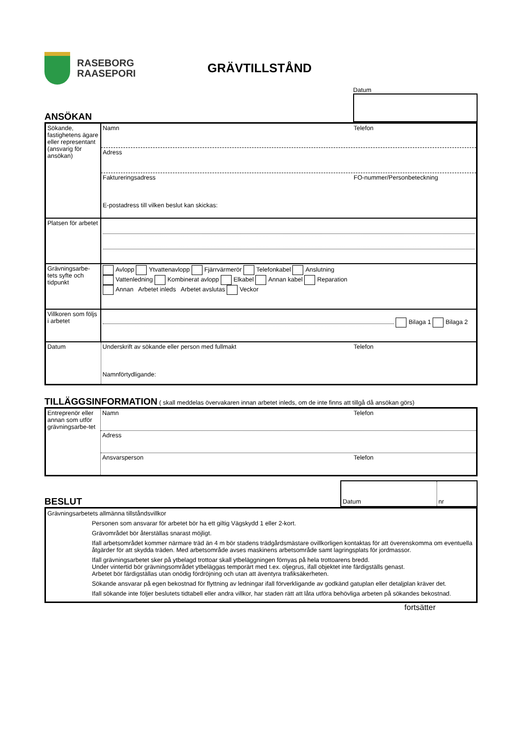RASEBORG
RAASEPORI
GRÄVTILLSTÅND
ANSÖKAN
Datum
| Sökande, fastighetens ägare eller representant (ansvarig för ansökan) | Namn Telefon |
| | Adress |
| | Faktureringsadress FO-nummer/Personbeteckning E-postadress till vilken beslut kan skickas: |
| Platsen för arbetet | |
| Grävningsarbe-tets syfte och tidpunkt | Avlopp Ytvattenavlopp Fjärrvärmerör Telefonkabel Anslutning Vattenledning Kombinerat avlopp Elkabel Annan kabel Reparation Annan Arbetet inleds Arbetet avslutas Veckor |
| Villkoren som följs i arbetet | Bilaga 1 Bilaga 2 |
| Datum | Underskrift av sökande eller person med fullmakt Telefon Namnförtydligande: |
TILLÄGGSINFORMATION ( skall meddelas övervakaren innan arbetet inleds, om de inte finns att tillgå då ansökan görs)
| Entreprenör eller annan som utför grävningsarbe-tet | Namn Telefon |
| | Adress |
| | Ansvarsperson Telefon |
BESLUT
| Datum | nr |
Grävningsarbetets allmänna tillståndsvillkor
Personen som ansvarar för arbetet bör ha ett giltig Vägskydd 1 eller 2-kort.
Grävområdet bör återställas snarast möjligt.
Ifall arbetsområdet kommer närmare träd än 4 m bör stadens trädgårdsmästare ovillkorligen kontaktas för att överenskomma om eventuella åtgärder för att skydda träden. Med arbetsområde avses maskinens arbetsområde samt lagringsplats för jordmassor.
Ifall grävningsarbetet sker på ytbelagd trottoar skall ytbeläggningen förnyas på hela trottoarens bredd.
Under vintertid bör grävningsområdet ytbeläggas temporärt med t.ex. oljegrus, ifall objektet inte färdigställs genast.
Arbetet bör färdigställas utan onödig fördröjning och utan att äventyra trafiksäkerheten.
Sökande ansvarar på egen bekostnad för flyttning av ledningar ifall förverkligande av godkänd gatuplan eller detaljplan kräver det.
Ifall sökande inte följer beslutets tidtabell eller andra villkor, har staden rätt att låta utföra behövliga arbeten på sökandes bekostnad.
fortsätter